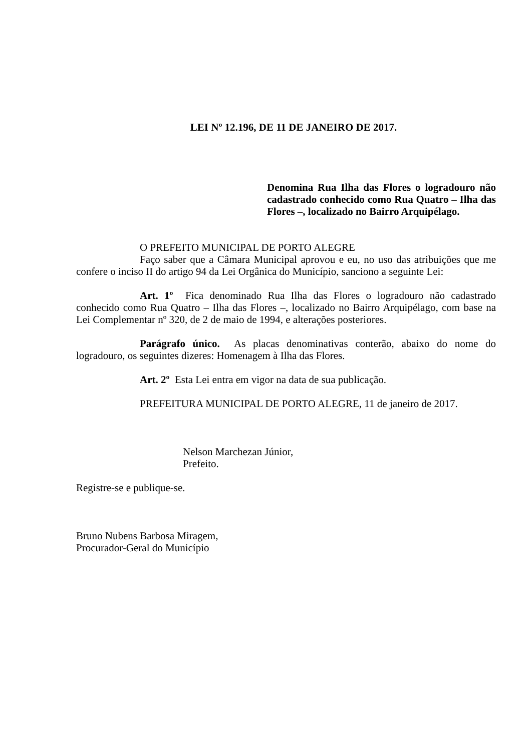LEI Nº 12.196, DE 11 DE JANEIRO DE 2017.
Denomina Rua Ilha das Flores o logradouro não cadastrado conhecido como Rua Quatro – Ilha das Flores –, localizado no Bairro Arquipélago.
O PREFEITO MUNICIPAL DE PORTO ALEGRE
Faço saber que a Câmara Municipal aprovou e eu, no uso das atribuições que me confere o inciso II do artigo 94 da Lei Orgânica do Município, sanciono a seguinte Lei:
Art. 1º Fica denominado Rua Ilha das Flores o logradouro não cadastrado conhecido como Rua Quatro – Ilha das Flores –, localizado no Bairro Arquipélago, com base na Lei Complementar nº 320, de 2 de maio de 1994, e alterações posteriores.
Parágrafo único. As placas denominativas conterão, abaixo do nome do logradouro, os seguintes dizeres: Homenagem à Ilha das Flores.
Art. 2º Esta Lei entra em vigor na data de sua publicação.
PREFEITURA MUNICIPAL DE PORTO ALEGRE, 11 de janeiro de 2017.
Nelson Marchezan Júnior,
Prefeito.
Registre-se e publique-se.
Bruno Nubens Barbosa Miragem,
Procurador-Geral do Município